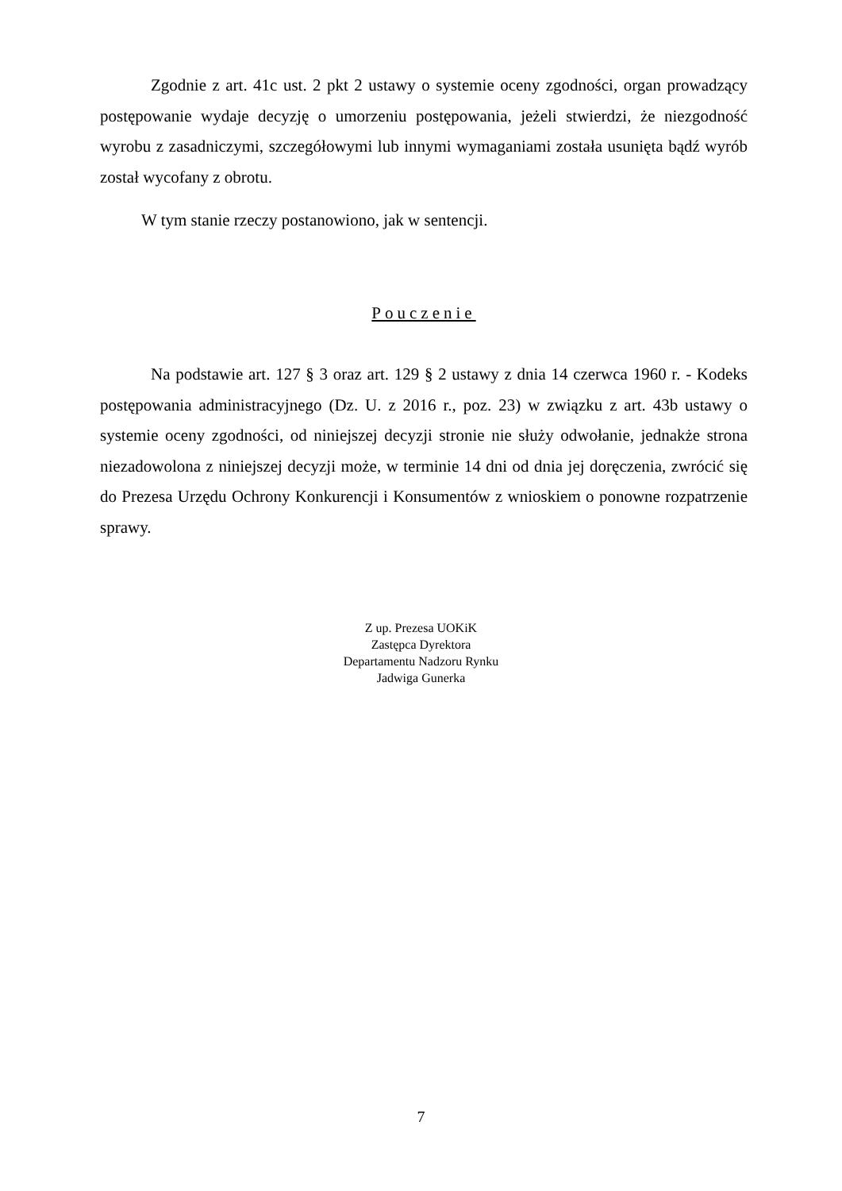Zgodnie z art. 41c ust. 2 pkt 2 ustawy o systemie oceny zgodności, organ prowadzący postępowanie wydaje decyzję o umorzeniu postępowania, jeżeli stwierdzi, że niezgodność wyrobu z zasadniczymi, szczegółowymi lub innymi wymaganiami została usunięta bądź wyrób został wycofany z obrotu.
W tym stanie rzeczy postanowiono, jak w sentencji.
Pouczenie
Na podstawie art. 127 § 3 oraz art. 129 § 2 ustawy z dnia 14 czerwca 1960 r. - Kodeks postępowania administracyjnego (Dz. U. z 2016 r., poz. 23) w związku z art. 43b ustawy o systemie oceny zgodności, od niniejszej decyzji stronie nie służy odwołanie, jednakże strona niezadowolona z niniejszej decyzji może, w terminie 14 dni od dnia jej doręczenia, zwrócić się do Prezesa Urzędu Ochrony Konkurencji i Konsumentów z wnioskiem o ponowne rozpatrzenie sprawy.
Z up. Prezesa UOKiK
Zastępca Dyrektora
Departamentu Nadzoru Rynku
Jadwiga Gunerka
7